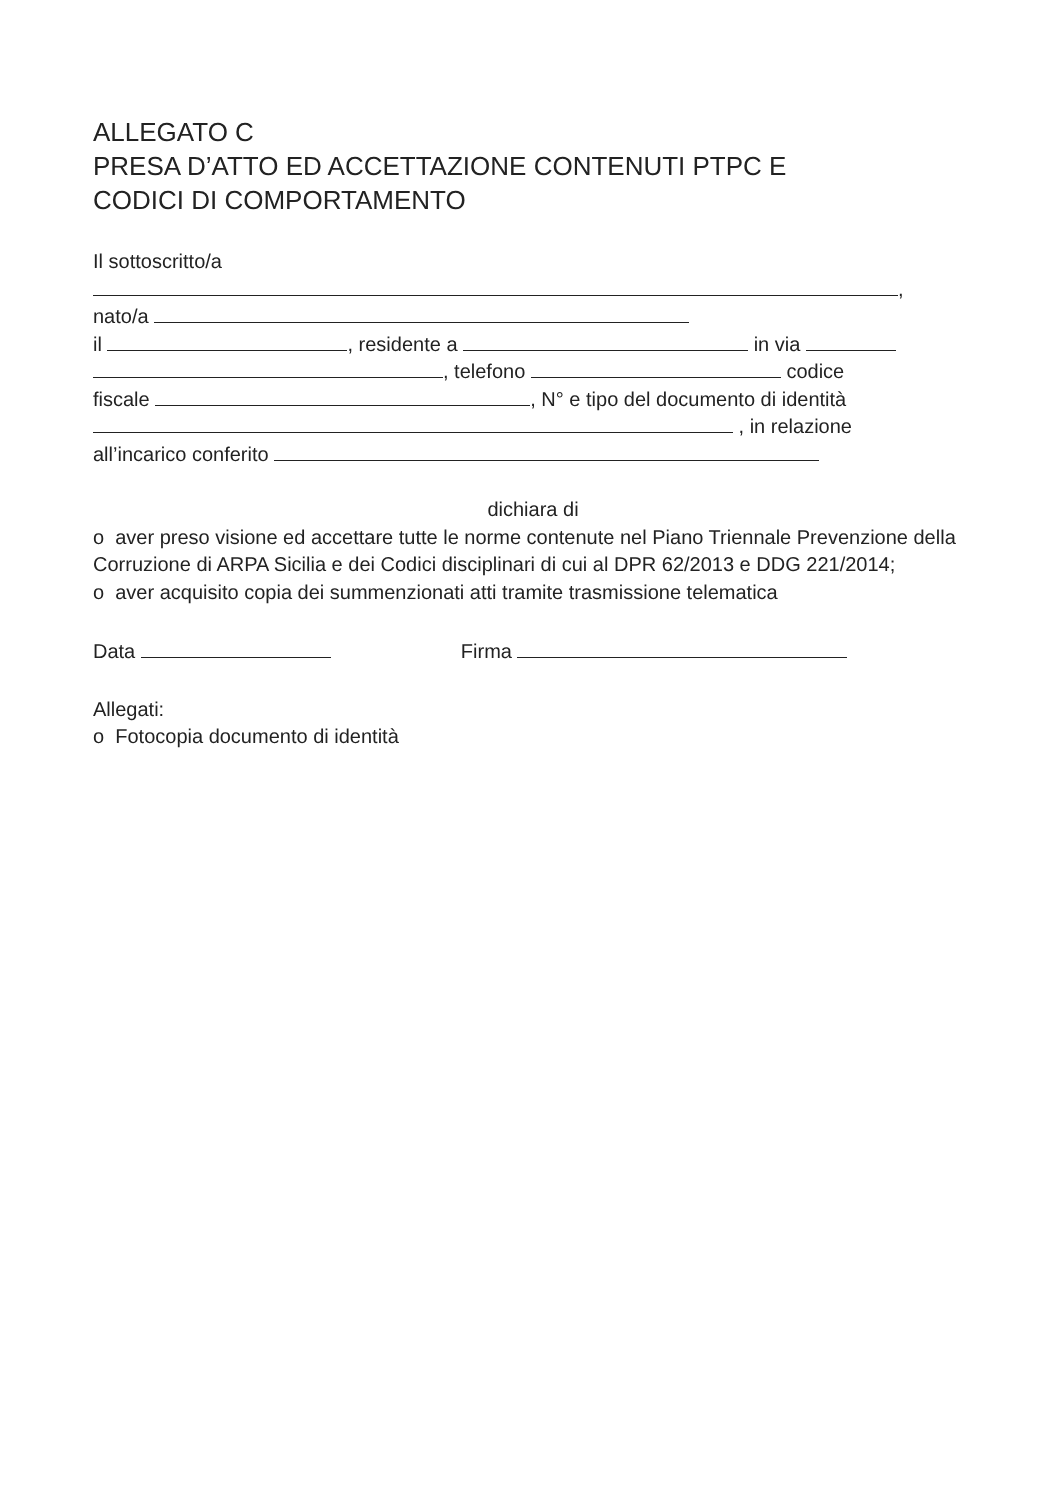ALLEGATO C
PRESA D’ATTO ED ACCETTAZIONE CONTENUTI PTPC E
CODICI DI COMPORTAMENTO
Il sottoscritto/a
,
nato/a
il , residente a in via
, telefono codice
fiscale , N° e tipo del documento di identità
, in relazione
all’incarico conferito
dichiara di
o aver preso visione ed accettare tutte le norme contenute nel Piano Triennale Prevenzione della Corruzione di ARPA Sicilia e dei Codici disciplinari di cui al DPR 62/2013 e DDG 221/2014;
o aver acquisito copia dei summenzionati atti tramite trasmissione telematica
Data Firma
Allegati:
o Fotocopia documento di identità